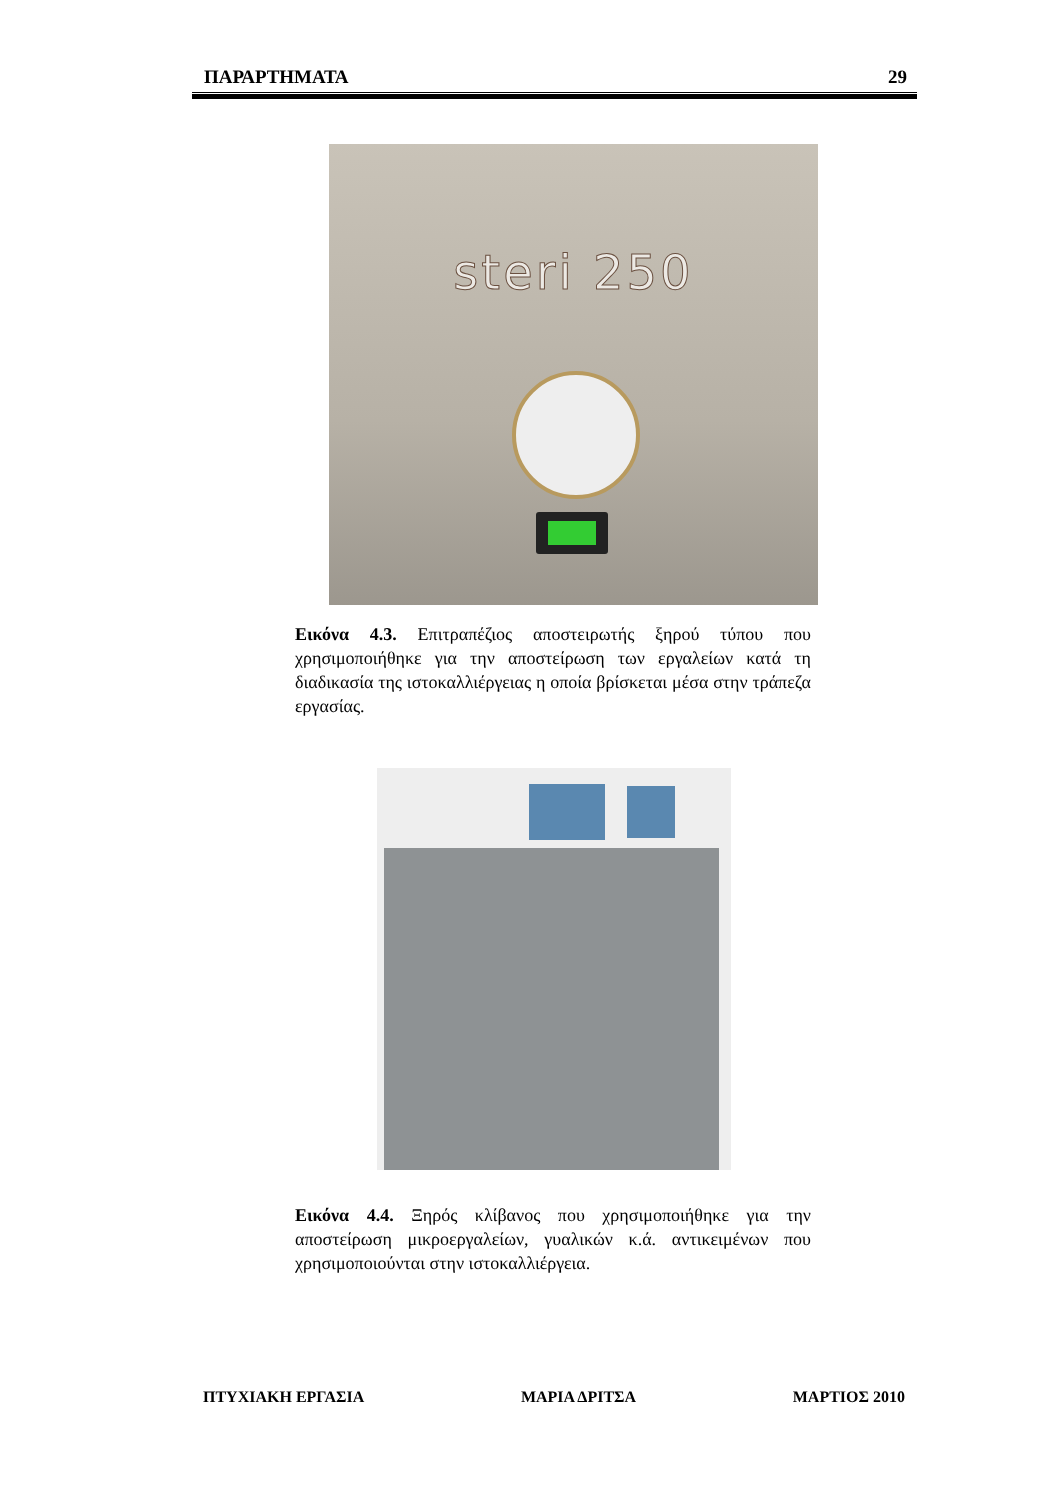ΠΑΡΑΡΤΗΜΑΤΑ 29
steri 250
Εικόνα 4.3. Επιτραπέζιος αποστειρωτής ξηρού τύπου που χρησιμοποιήθηκε για την αποστείρωση των εργαλείων κατά τη διαδικασία της ιστοκαλλιέργειας η οποία βρίσκεται μέσα στην τράπεζα εργασίας.
Εικόνα 4.4. Ξηρός κλίβανος που χρησιμοποιήθηκε για την αποστείρωση μικροεργαλείων, γυαλικών κ.ά. αντικειμένων που χρησιμοποιούνται στην ιστοκαλλιέργεια.
ΠΤΥΧΙΑΚΗ ΕΡΓΑΣΙΑ ΜΑΡΙΑ ΔΡΙΤΣΑ ΜΑΡΤΙΟΣ 2010